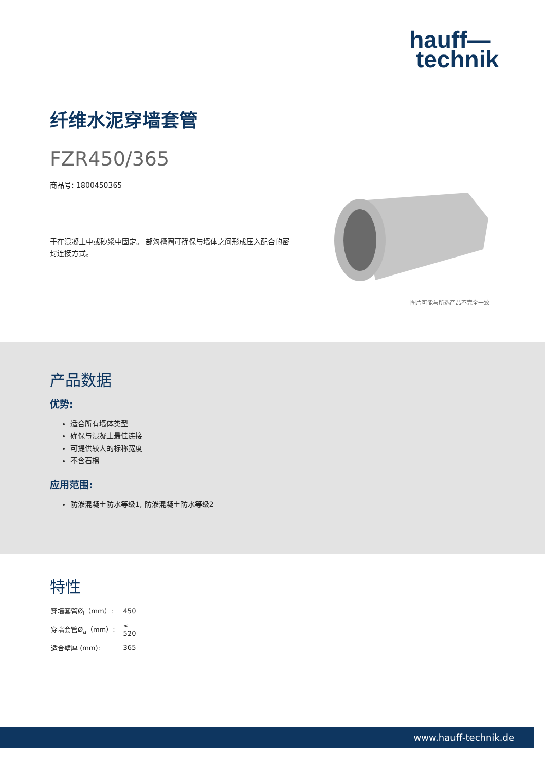hauff—
technik
纤维水泥穿墙套管
FZR450/365
商品号: 1800450365
于在混凝土中或砂浆中固定。 部沟槽圈可确保与墙体之间形成压入配合的密封连接方式。
图片可能与所选产品不完全一致
产品数据
优势:
适合所有墙体类型
确保与混凝土最佳连接
可提供较大的标称宽度
不含石棉
应用范围:
防渗混凝土防水等级1, 防渗混凝土防水等级2
特性
| 穿墙套管Ø<sub>i</sub>（mm）: | 450 |
| 穿墙套管Ø<sub>a</sub>（mm）: | ≤ 520 |
| 适合壁厚 (mm): | 365 |
www.hauff-technik.de